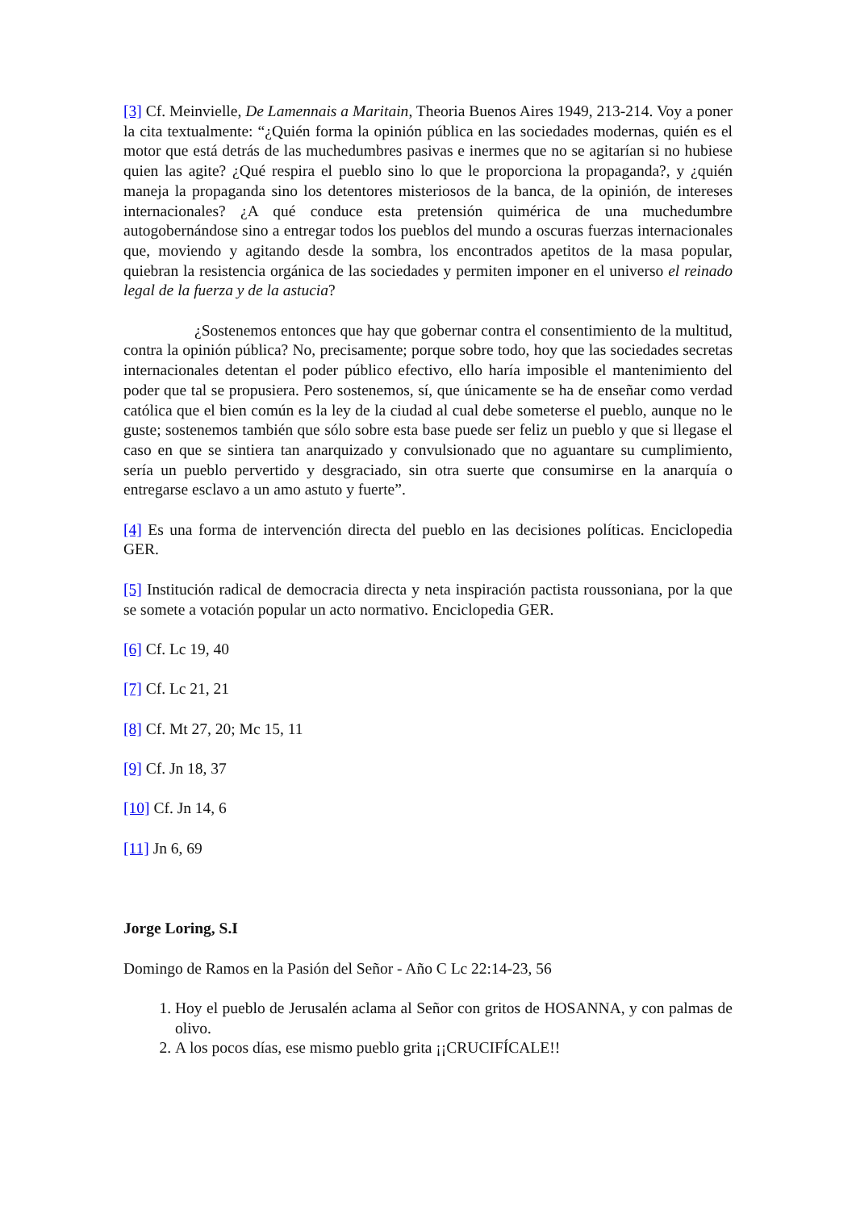[3] Cf. Meinvielle, De Lamennais a Maritain, Theoria Buenos Aires 1949, 213-214. Voy a poner la cita textualmente: “¿Quién forma la opinión pública en las sociedades modernas, quién es el motor que está detrás de las muchedumbres pasivas e inermes que no se agitarían si no hubiese quien las agite? ¿Qué respira el pueblo sino lo que le proporciona la propaganda?, y ¿quién maneja la propaganda sino los detentores misteriosos de la banca, de la opinión, de intereses internacionales? ¿A qué conduce esta pretensión quimérica de una muchedumbre autogobernándose sino a entregar todos los pueblos del mundo a oscuras fuerzas internacionales que, moviendo y agitando desde la sombra, los encontrados apetitos de la masa popular, quiebran la resistencia orgánica de las sociedades y permiten imponer en el universo el reinado legal de la fuerza y de la astucia?
¿Sostenemos entonces que hay que gobernar contra el consentimiento de la multitud, contra la opinión pública? No, precisamente; porque sobre todo, hoy que las sociedades secretas internacionales detentan el poder público efectivo, ello haría imposible el mantenimiento del poder que tal se propusiera. Pero sostenemos, sí, que únicamente se ha de enseñar como verdad católica que el bien común es la ley de la ciudad al cual debe someterse el pueblo, aunque no le guste; sostenemos también que sólo sobre esta base puede ser feliz un pueblo y que si llegase el caso en que se sintiera tan anarquizado y convulsionado que no aguantare su cumplimiento, sería un pueblo pervertido y desgraciado, sin otra suerte que consumirse en la anarquía o entregarse esclavo a un amo astuto y fuerte”.
[4] Es una forma de intervención directa del pueblo en las decisiones políticas. Enciclopedia GER.
[5] Institución radical de democracia directa y neta inspiración pactista roussoniana, por la que se somete a votación popular un acto normativo. Enciclopedia GER.
[6] Cf. Lc 19, 40
[7] Cf. Lc 21, 21
[8] Cf. Mt 27, 20; Mc 15, 11
[9] Cf. Jn 18, 37
[10] Cf. Jn 14, 6
[11] Jn 6, 69
Jorge Loring, S.I
Domingo de Ramos en la Pasión del Señor - Año C Lc 22:14-23, 56
1. Hoy el pueblo de Jerusalén aclama al Señor con gritos de HOSANNA, y con palmas de olivo.
2. A los pocos días, ese mismo pueblo grita ¡¡CRUCIFÍCALE!!